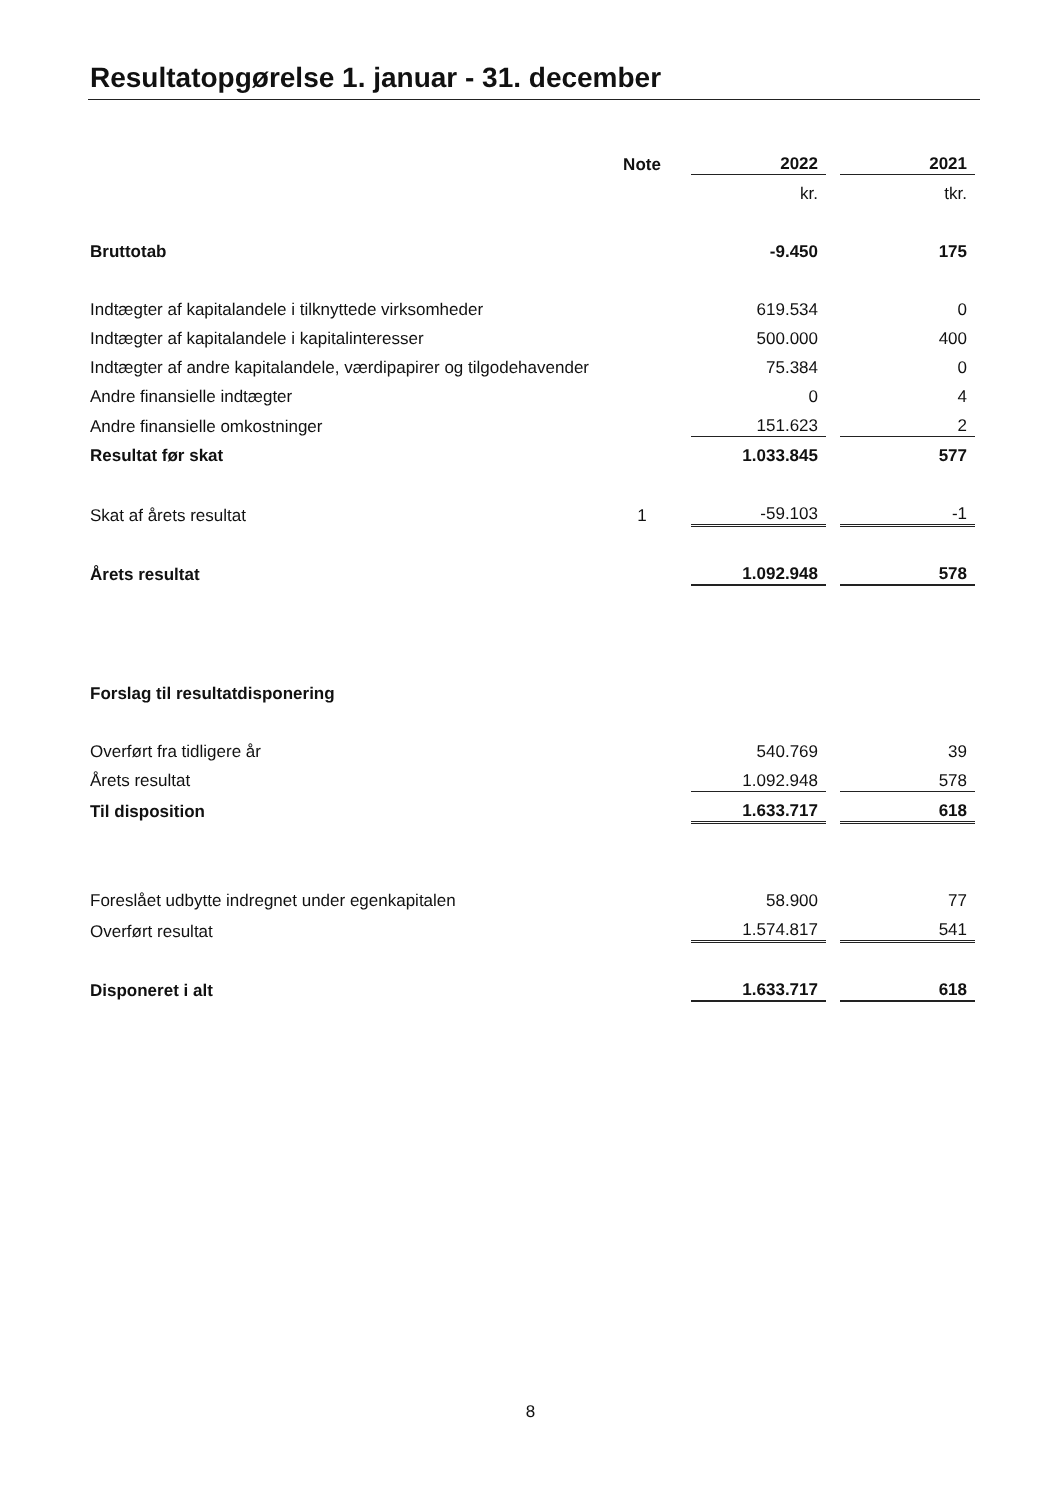Resultatopgørelse 1. januar - 31. december
| | Note | | 2022 | | 2021 |
| | | | kr. | | tkr. |
| Bruttotab | | | -9.450 | | 175 |
| Indtægter af kapitalandele i tilknyttede virksomheder | | | 619.534 | | 0 |
| Indtægter af kapitalandele i kapitalinteresser | | | 500.000 | | 400 |
| Indtægter af andre kapitalandele, værdipapirer og tilgodehavender | | | 75.384 | | 0 |
| Andre finansielle indtægter | | | 0 | | 4 |
| Andre finansielle omkostninger | | | 151.623 | | 2 |
| Resultat før skat | | | 1.033.845 | | 577 |
| Skat af årets resultat | 1 | | -59.103 | | -1 |
| Årets resultat | | | 1.092.948 | | 578 |
| Forslag til resultatdisponering | | | | | |
| Overført fra tidligere år | | | 540.769 | | 39 |
| Årets resultat | | | 1.092.948 | | 578 |
| Til disposition | | | 1.633.717 | | 618 |
| Foreslået udbytte indregnet under egenkapitalen | | | 58.900 | | 77 |
| Overført resultat | | | 1.574.817 | | 541 |
| Disponeret i alt | | | 1.633.717 | | 618 |
8